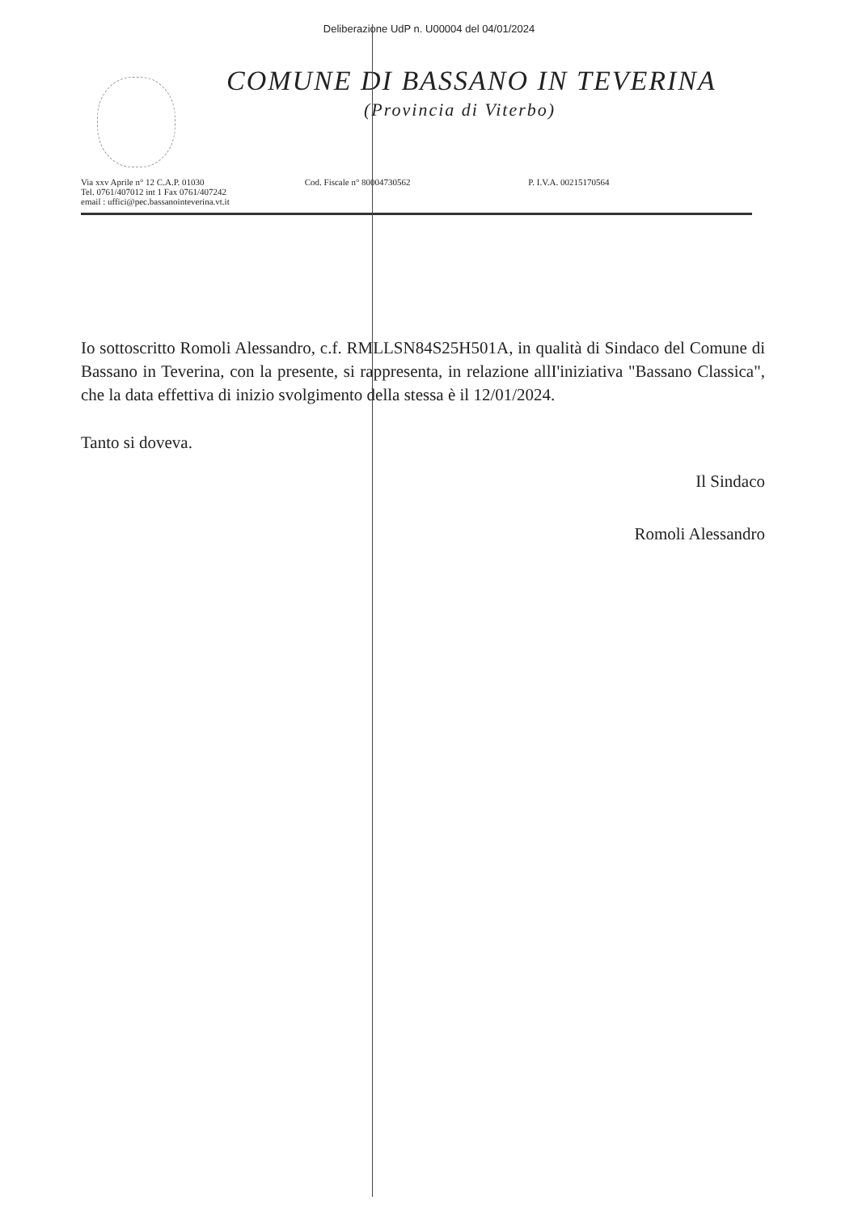Deliberazione UdP n. U00004 del 04/01/2024
COMUNE DI BASSANO IN TEVERINA
(Provincia di Viterbo)
Via xxv Aprile n° 12 C.A.P. 01030
Tel. 0761/407012 int 1 Fax 0761/407242
email : uffici@pec.bassanointeverina.vt.it
Cod. Fiscale n° 80004730562 P. I.V.A. 00215170564
Io sottoscritto Romoli Alessandro, c.f. RMLLSN84S25H501A, in qualità di Sindaco del Comune di Bassano in Teverina, con la presente, si rappresenta, in relazione allI'iniziativa "Bassano Classica", che la data effettiva di inizio svolgimento della stessa è il 12/01/2024.
Tanto si doveva.
Il Sindaco
Romoli Alessandro